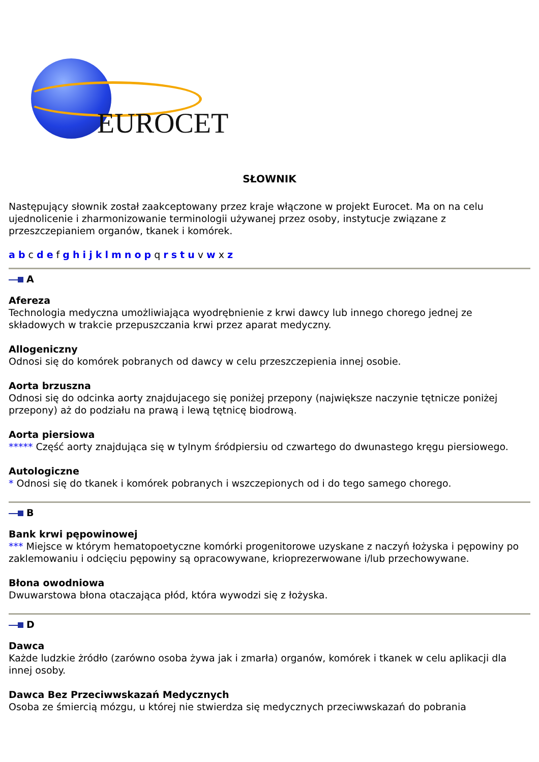EUROCET
SŁOWNIK
Następujący słownik został zaakceptowany przez kraje włączone w projekt Eurocet. Ma on na celu ujednolicenie i zharmonizowanie terminologii używanej przez osoby, instytucje związane z przeszczepianiem organów, tkanek i komórek.
a b c d e f g h i j k l m n o p q r s t u v w x z
A
Afereza
Technologia medyczna umożliwiająca wyodrębnienie z krwi dawcy lub innego chorego jednej ze składowych w trakcie przepuszczania krwi przez aparat medyczny.
Allogeniczny
Odnosi się do komórek pobranych od dawcy w celu przeszczepienia innej osobie.
Aorta brzuszna
Odnosi się do odcinka aorty znajdujacego się poniżej przepony (największe naczynie tętnicze poniżej przepony) aż do podziału na prawą i lewą tętnicę biodrową.
Aorta piersiowa
***** Część aorty znajdująca się w tylnym śródpiersiu od czwartego do dwunastego kręgu piersiowego.
Autologiczne
* Odnosi się do tkanek i komórek pobranych i wszczepionych od i do tego samego chorego.
B
Bank krwi pępowinowej
*** Miejsce w którym hematopoetyczne komórki progenitorowe uzyskane z naczyń łożyska i pępowiny po zaklemowaniu i odcięciu pępowiny są opracowywane, krioprezerwowane i/lub przechowywane.
Błona owodniowa
Dwuwarstowa błona otaczająca płód, która wywodzi się z łożyska.
D
Dawca
Każde ludzkie żródło (zarówno osoba żywa jak i zmarła) organów, komórek i tkanek w celu aplikacji dla innej osoby.
Dawca Bez Przeciwwskazań Medycznych
Osoba ze śmiercią mózgu, u której nie stwierdza się medycznych przeciwwskazań do pobrania